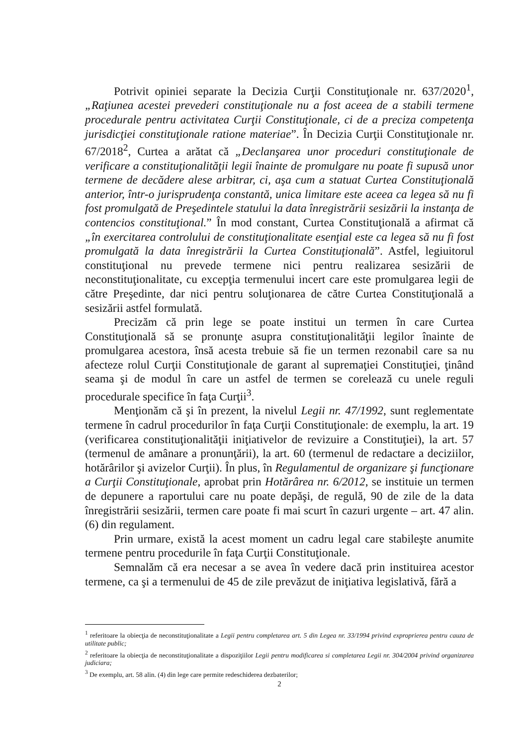Potrivit opiniei separate la Decizia Curţii Constituţionale nr. 637/2020<sup>1</sup>, „Raţiunea acestei prevederi constituţionale nu a fost aceea de a stabili termene procedurale pentru activitatea Curţii Constituţionale, ci de a preciza competenţa jurisdicţiei constituţionale ratione materiae”. În Decizia Curţii Constituţionale nr. 67/2018<sup>2</sup>, Curtea a arătat că „Declanşarea unor proceduri constituţionale de verificare a constituţionalităţii legii înainte de promulgare nu poate fi supusă unor termene de decădere alese arbitrar, ci, aşa cum a statuat Curtea Constituţională anterior, într-o jurisprudenţa constantă, unica limitare este aceea ca legea să nu fi fost promulgată de Preşedintele statului la data înregistrării sesizării la instanţa de contencios constituţional.” În mod constant, Curtea Constituţională a afirmat că „în exercitarea controlului de constituţionalitate esenţial este ca legea să nu fi fost promulgată la data înregistrării la Curtea Constituţională”. Astfel, legiuitorul constituţional nu prevede termene nici pentru realizarea sesizării de neconstituţionalitate, cu excepţia termenului incert care este promulgarea legii de către Preşedinte, dar nici pentru soluţionarea de către Curtea Constituţională a sesizării astfel formulată.
Precizăm că prin lege se poate institui un termen în care Curtea Constituţională să se pronunţe asupra constituţionalităţii legilor înainte de promulgarea acestora, însă acesta trebuie să fie un termen rezonabil care sa nu afecteze rolul Curţii Constituţionale de garant al supremaţiei Constituţiei, ţinând seama şi de modul în care un astfel de termen se corelează cu unele reguli procedurale specifice în faţa Curţii<sup>3</sup>.
Menţionăm că şi în prezent, la nivelul Legii nr. 47/1992, sunt reglementate termene în cadrul procedurilor în faţa Curţii Constituţionale: de exemplu, la art. 19 (verificarea constituţionalităţii iniţiativelor de revizuire a Constituţiei), la art. 57 (termenul de amânare a pronunţării), la art. 60 (termenul de redactare a deciziilor, hotărârilor şi avizelor Curţii). În plus, în Regulamentul de organizare şi funcţionare a Curţii Constituţionale, aprobat prin Hotărârea nr. 6/2012, se instituie un termen de depunere a raportului care nu poate depăşi, de regulă, 90 de zile de la data înregistrării sesizării, termen care poate fi mai scurt în cazuri urgente – art. 47 alin. (6) din regulament.
Prin urmare, există la acest moment un cadru legal care stabileşte anumite termene pentru procedurile în faţa Curţii Constituţionale.
Semnalăm că era necesar a se avea în vedere dacă prin instituirea acestor termene, ca şi a termenului de 45 de zile prevăzut de iniţiativa legislativă, fără a
<sup>1</sup> referitoare la obiecţia de neconstituţionalitate a Legii pentru completarea art. 5 din Legea nr. 33/1994 privind exproprierea pentru cauza de utilitate public;
<sup>2</sup> referitoare la obiecţia de neconstituţionalitate a dispoziţiilor Legii pentru modificarea si completarea Legii nr. 304/2004 privind organizarea judiciara;
<sup>3</sup> De exemplu, art. 58 alin. (4) din lege care permite redeschiderea dezbaterilor;
2